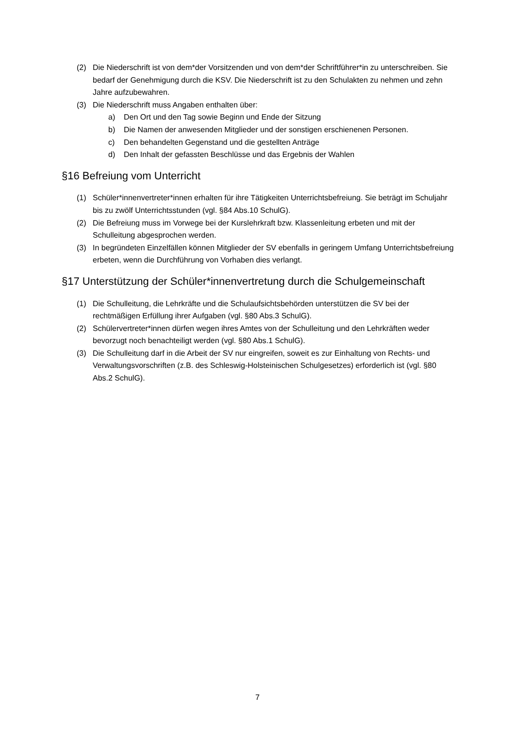(2) Die Niederschrift ist von dem*der Vorsitzenden und von dem*der Schriftführer*in zu unterschreiben. Sie bedarf der Genehmigung durch die KSV. Die Niederschrift ist zu den Schulakten zu nehmen und zehn Jahre aufzubewahren.
(3) Die Niederschrift muss Angaben enthalten über:
a) Den Ort und den Tag sowie Beginn und Ende der Sitzung
b) Die Namen der anwesenden Mitglieder und der sonstigen erschienenen Personen.
c) Den behandelten Gegenstand und die gestellten Anträge
d) Den Inhalt der gefassten Beschlüsse und das Ergebnis der Wahlen
§16 Befreiung vom Unterricht
(1) Schüler*innenvertreter*innen erhalten für ihre Tätigkeiten Unterrichtsbefreiung. Sie beträgt im Schuljahr bis zu zwölf Unterrichtsstunden (vgl. §84 Abs.10 SchulG).
(2) Die Befreiung muss im Vorwege bei der Kurslehrkraft bzw. Klassenleitung erbeten und mit der Schulleitung abgesprochen werden.
(3) In begründeten Einzelfällen können Mitglieder der SV ebenfalls in geringem Umfang Unterrichtsbefreiung erbeten, wenn die Durchführung von Vorhaben dies verlangt.
§17 Unterstützung der Schüler*innenvertretung durch die Schulgemeinschaft
(1) Die Schulleitung, die Lehrkräfte und die Schulaufsichtsbehörden unterstützen die SV bei der rechtmäßigen Erfüllung ihrer Aufgaben (vgl. §80 Abs.3 SchulG).
(2) Schülervertreter*innen dürfen wegen ihres Amtes von der Schulleitung und den Lehrkräften weder bevorzugt noch benachteiligt werden (vgl. §80 Abs.1 SchulG).
(3) Die Schulleitung darf in die Arbeit der SV nur eingreifen, soweit es zur Einhaltung von Rechts- und Verwaltungsvorschriften (z.B. des Schleswig-Holsteinischen Schulgesetzes) erforderlich ist (vgl. §80 Abs.2 SchulG).
7